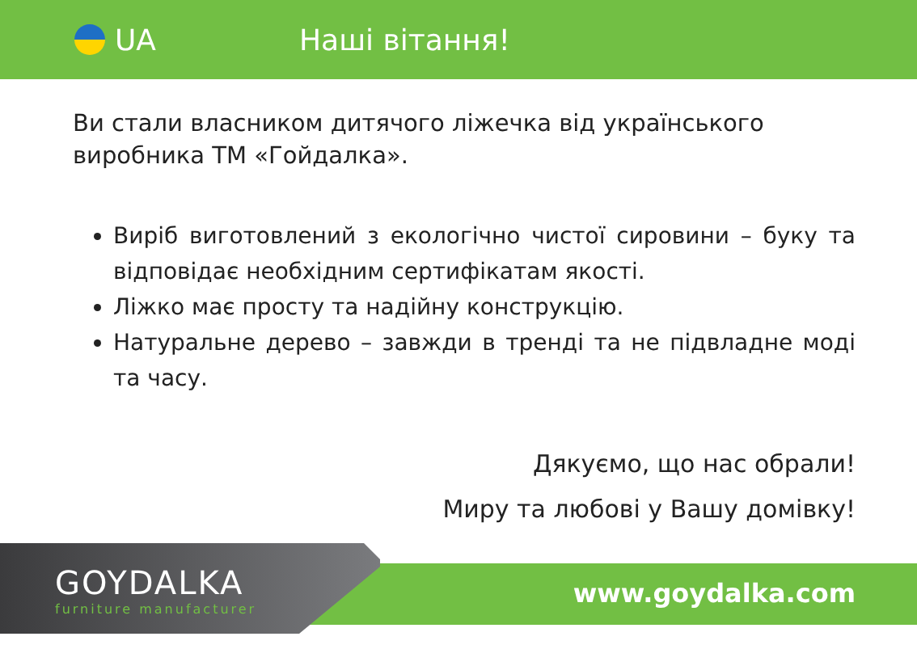UA Наші вітання!
Ви стали власником дитячого ліжечка від українського виробника ТМ «Гойдалка».
Виріб виготовлений з екологічно чистої сировини – буку та відповідає необхідним сертифікатам якості.
Ліжко має просту та надійну конструкцію.
Натуральне дерево – завжди в тренді та не підвладне моді та часу.
Дякуємо, що нас обрали!
Миру та любові у Вашу домівку!
GOYDALKA
furniture manufacturer
www.goydalka.com